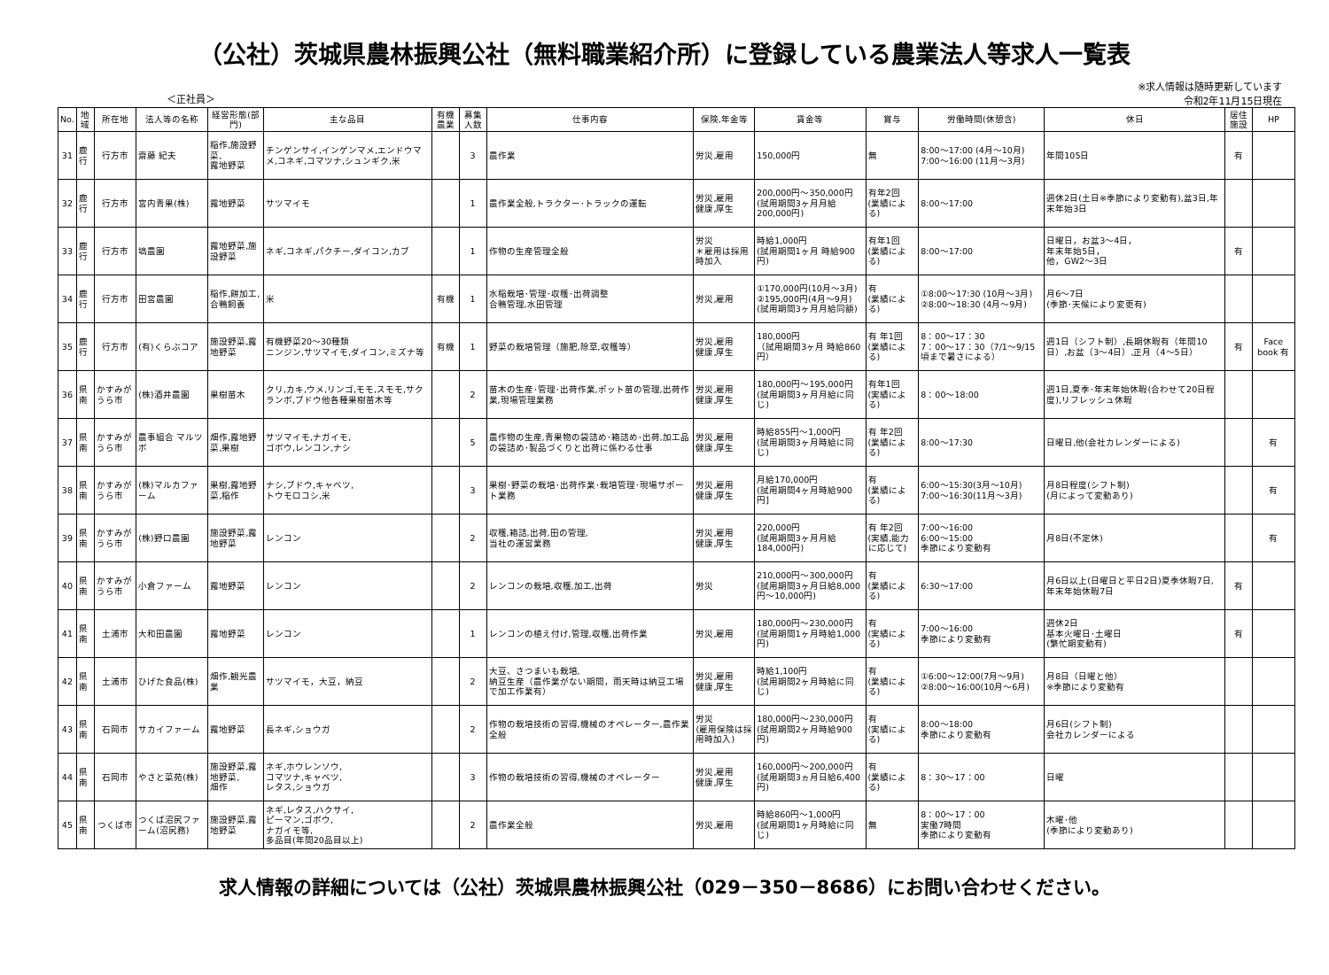（公社）茨城県農林振興公社（無料職業紹介所）に登録している農業法人等求人一覧表
＜正社員＞
※求人情報は随時更新しています
令和2年11月15日現在
| No. | 地域 | 所在地 | 法人等の名称 | 経営形態(部門) | 主な品目 | 有機農業 | 募集人数 | 仕事内容 | 保険,年金等 | 賃金等 | 賞与 | 労働時間(休憩含) | 休日 | 居住施設 | HP |
| --- | --- | --- | --- | --- | --- | --- | --- | --- | --- | --- | --- | --- | --- | --- | --- |
| 31 | 鹿行 | 行方市 | 齋藤 紀夫 | 稲作,施設野菜, 露地野菜 | チンゲンサイ,インゲンマメ,エンドウマメ,コネギ,コマツナ,シュンギク,米 | | 3 | 農作業 | 労災,雇用 | 150,000円 | 無 | 8:00～17:00 (4月～10月) 7:00～16:00 (11月～3月) | 年間105日 | 有 | |
| 32 | 鹿行 | 行方市 | 宮内青果(株) | 露地野菜 | サツマイモ | | 1 | 農作業全般,トラクター･トラックの運転 | 労災,雇用 健康,厚生 | 200,000円～350,000円 (試用期間3ヶ月月給200,000円) | 有年2回 (業績による) | 8:00～17:00 | 週休2日(土日※季節により変動有),盆3日,年末年始3日 | | |
| 33 | 鹿行 | 行方市 | 塙農園 | 露地野菜,施設野菜 | ネギ,コネギ,パクチー,ダイコン,カブ | | 1 | 作物の生産管理全般 | 労災 ＊雇用は採用時加入 | 時給1,000円 (試用期間1ヶ月 時給900円) | 有年1回 (業績による) | 8:00～17:00 | 日曜日，お盆3～4日， 年末年始5日， 他，GW2～3日 | 有 | |
| 34 | 鹿行 | 行方市 | 田宮農園 | 稲作,餅加工,合鴨飼養 | 米 | 有機 | 1 | 水稲栽培･管理･収穫･出荷調整 合鴨管理,水田管理 | 労災,雇用 | ①170,000円(10月～3月) ②195,000円(4月～9月) (試用期間3ヶ月月給同額) | 有 (業績による) | ①8:00～17:30 (10月～3月) ②8:00～18:30 (4月～9月) | 月6～7日 (季節･天候により変更有) | | |
| 35 | 鹿行 | 行方市 | (有)くらぶコア | 施設野菜,露地野菜 | 有機野菜20～30種類 ニンジン,サツマイモ,ダイコン,ミズナ等 | 有機 | 1 | 野菜の栽培管理（施肥,除草,収穫等） | 労災,雇用 健康,厚生 | 180,000円 （試用期間3ヶ月 時給860円） | 有 年1回 (業績による) | 8：00～17：30 7：00～17：30（7/1～9/15頃まで暑さによる） | 週1日（シフト制）,長期休暇有（年間10日）,お盆（3～4日）,正月（4～5日） | 有 | Face book 有 |
| 36 | 県南 | かすみがうら市 | (株)酒井農園 | 果樹苗木 | クリ,カキ,ウメ,リンゴ,モモ,スモモ,サクランボ,ブドウ他各種果樹苗木等 | | 2 | 苗木の生産･管理･出荷作業,ポット苗の管理,出荷作業,現場管理業務 | 労災,雇用 健康,厚生 | 180,000円～195,000円 (試用期間3ヶ月月給に同じ) | 有年1回 (実績による) | 8：00～18:00 | 週1日,夏季･年末年始休暇(合わせて20日程度),リフレッシュ休暇 | | |
| 37 | 県南 | かすみがうら市 | 農事組合 マルツボ | 畑作,露地野菜,果樹 | サツマイモ,ナガイモ, ゴボウ,レンコン,ナシ | | 5 | 農作物の生産,青果物の袋詰め･箱詰め･出荷,加工品の袋詰め･製品づくりと出荷に係わる仕事 | 労災,雇用 健康,厚生 | 時給855円～1,000円 (試用期間3ヶ月時給に同じ) | 有 年2回 (業績による) | 8:00～17:30 | 日曜日,他(会社カレンダーによる) | | 有 |
| 38 | 県南 | かすみがうら市 | (株)マルカファーム | 果樹,露地野菜,稲作 | ナシ,ブドウ,キャベツ, トウモロコシ,米 | | 3 | 果樹･野菜の栽培･出荷作業･栽培管理･現場サポート業務 | 労災,雇用 健康,厚生 | 月給170,000円 (試用期間4ヶ月時給900円] | 有 (業績による) | 6:00～15:30(3月～10月) 7:00～16:30(11月～3月) | 月8日程度(シフト制) (月によって変動あり) | | 有 |
| 39 | 県南 | かすみがうら市 | (株)野口農園 | 施設野菜,露地野菜 | レンコン | | 2 | 収穫,箱詰,出荷,田の管理, 当社の運営業務 | 労災,雇用 健康,厚生 | 220,000円 (試用期間3ヶ月月給184,000円) | 有 年2回 (実績,能力に応じて) | 7:00～16:00 6:00～15:00 季節により変動有 | 月8日(不定休) | | 有 |
| 40 | 県南 | かすみがうら市 | 小倉ファーム | 露地野菜 | レンコン | | 2 | レンコンの栽培,収穫,加工,出荷 | 労災 | 210,000円～300,000円 (試用期間3ヶ月日給8,000円～10,000円) | 有 (業績による) | 6:30～17:00 | 月6日以上(日曜日と平日2日)夏季休暇7日,年末年始休暇7日 | 有 | |
| 41 | 県南 | 土浦市 | 大和田農園 | 露地野菜 | レンコン | | 1 | レンコンの植え付け,管理,収穫,出荷作業 | 労災,雇用 | 180,000円～230,000円 (試用期間1ヶ月時給1,000円) | 有 (実績による) | 7:00～16:00 季節により変動有 | 週休2日 基本火曜日･土曜日 (繁忙期変動有) | 有 | |
| 42 | 県南 | 土浦市 | ひげた食品(株) | 畑作,観光農業 | サツマイモ，大豆，納豆 | | 2 | 大豆、さつまいも栽培, 納豆生産（農作業がない期間，雨天時は納豆工場で加工作業有） | 労災,雇用 健康,厚生 | 時給1,100円 (試用期間2ヶ月時給に同じ) | 有 (業績による) | ①6:00～12:00(7月～9月) ②8:00～16:00(10月～6月) | 月8日（日曜と他） ※季節により変動有 | | |
| 43 | 県南 | 石岡市 | サカイファーム | 露地野菜 | 長ネギ,ショウガ | | 2 | 作物の栽培技術の習得,機械のオペレーター,農作業全般 | 労災 (雇用保険は採用時加入) | 180,000円～230,000円 (試用期間2ヶ月時給900円) | 有 (実績による) | 8:00～18:00 季節により変動有 | 月6日(シフト制) 会社カレンダーによる | | |
| 44 | 県南 | 石岡市 | やさと菜苑(株) | 施設野菜,露地野菜, 畑作 | ネギ,ホウレンソウ, コマツナ,キャベツ, レタス,ショウガ | | 3 | 作物の栽培技術の習得,機械のオペレーター | 労災,雇用 健康,厚生 | 160,000円～200,000円 (試用期間3ヵ月日給6,400円) | 有 (業績による) | 8：30～17：00 | 日曜 | | |
| 45 | 県南 | つくば市 | つくば沼尻ファーム(沼尻務) | 施設野菜,露地野菜 | ネギ,レタス,ハクサイ, ピーマン,ゴボウ, ナガイモ等, 多品目(年間20品目以上) | | 2 | 農作業全般 | 労災,雇用 | 時給860円～1,000円 (試用期間1ヶ月時給に同じ) | 無 | 8：00～17：00 実働7時間 季節により変動有 | 木曜･他 (季節により変動あり) | | |
求人情報の詳細については（公社）茨城県農林振興公社（029－350－8686）にお問い合わせください。